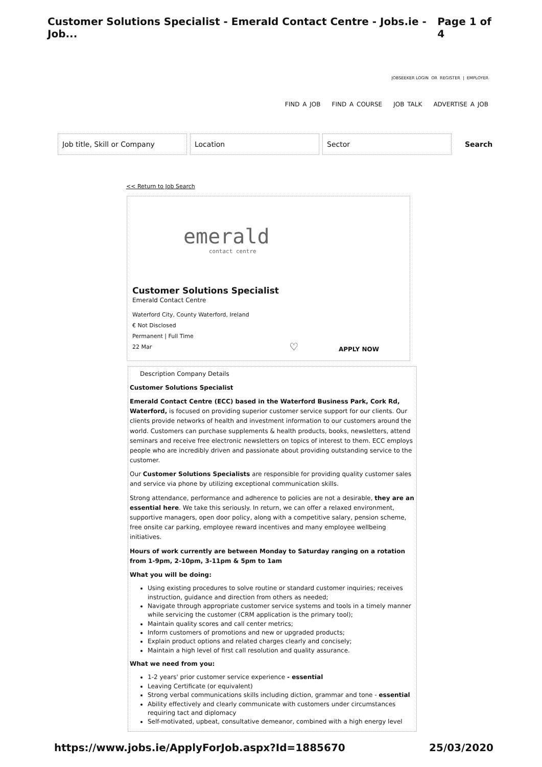Customer Solutions Specialist - Emerald Contact Centre - Jobs.ie - Job... Page 1 of 4
JOBSEEKER LOGIN OR REGISTER | EMPLOYER
FIND A JOB FIND A COURSE JOB TALK ADVERTISE A JOB
Job title, Skill or Company Location Sector
Search
<< Return to Job Search
emerald
contact centre
Customer Solutions Specialist
Emerald Contact Centre
Waterford City, County Waterford, Ireland
€ Not Disclosed
Permanent | Full Time
22 Mar
♡ APPLY NOW
Description Company Details
Customer Solutions Specialist
Emerald Contact Centre (ECC) based in the Waterford Business Park, Cork Rd, Waterford, is focused on providing superior customer service support for our clients. Our clients provide networks of health and investment information to our customers around the world. Customers can purchase supplements & health products, books, newsletters, attend seminars and receive free electronic newsletters on topics of interest to them. ECC employs people who are incredibly driven and passionate about providing outstanding service to the customer.
Our Customer Solutions Specialists are responsible for providing quality customer sales and service via phone by utilizing exceptional communication skills.
Strong attendance, performance and adherence to policies are not a desirable, they are an essential here. We take this seriously. In return, we can offer a relaxed environment, supportive managers, open door policy, along with a competitive salary, pension scheme, free onsite car parking, employee reward incentives and many employee wellbeing initiatives.
Hours of work currently are between Monday to Saturday ranging on a rotation from 1-9pm, 2-10pm, 3-11pm & 5pm to 1am
What you will be doing:
Using existing procedures to solve routine or standard customer inquiries; receives instruction, guidance and direction from others as needed;
Navigate through appropriate customer service systems and tools in a timely manner while servicing the customer (CRM application is the primary tool);
Maintain quality scores and call center metrics;
Inform customers of promotions and new or upgraded products;
Explain product options and related charges clearly and concisely;
Maintain a high level of first call resolution and quality assurance.
What we need from you:
1-2 years' prior customer service experience - essential
Leaving Certificate (or equivalent)
Strong verbal communications skills including diction, grammar and tone - essential
Ability effectively and clearly communicate with customers under circumstances requiring tact and diplomacy
Self-motivated, upbeat, consultative demeanor, combined with a high energy level
https://www.jobs.ie/ApplyForJob.aspx?Id=1885670 25/03/2020